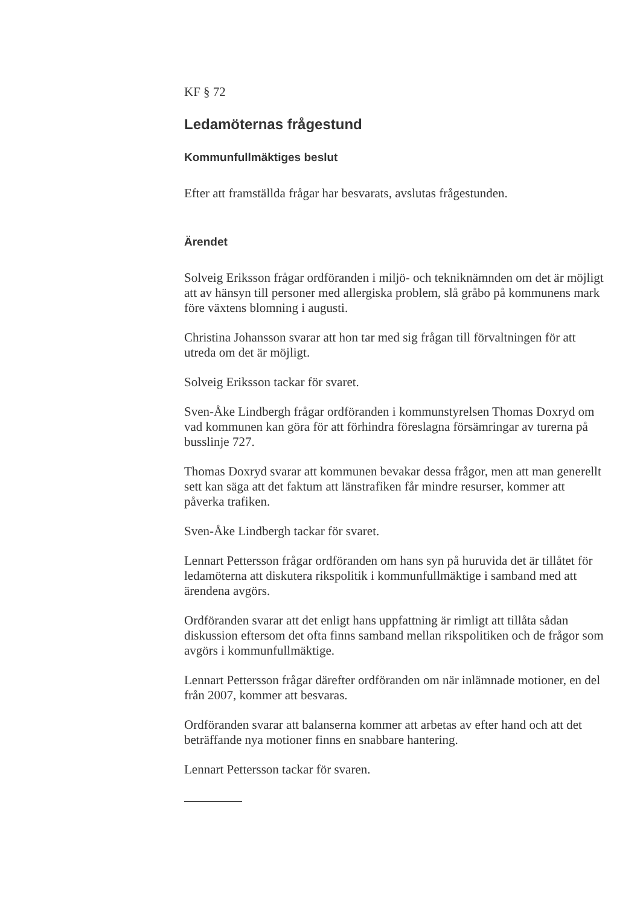KF § 72
Ledamöternas frågestund
Kommunfullmäktiges beslut
Efter att framställda frågar har besvarats, avslutas frågestunden.
Ärendet
Solveig Eriksson frågar ordföranden i miljö- och tekniknämnden om det är möjligt att av hänsyn till personer med allergiska problem, slå gråbo på kommunens mark före växtens blomning i augusti.
Christina Johansson svarar att hon tar med sig frågan till förvaltningen för att utreda om det är möjligt.
Solveig Eriksson tackar för svaret.
Sven-Åke Lindbergh frågar ordföranden i kommunstyrelsen Thomas Doxryd om vad kommunen kan göra för att förhindra föreslagna försämringar av turerna på busslinje 727.
Thomas Doxryd svarar att kommunen bevakar dessa frågor, men att man generellt sett kan säga att det faktum att länstrafiken får mindre resurser, kommer att påverka trafiken.
Sven-Åke Lindbergh tackar för svaret.
Lennart Pettersson frågar ordföranden om hans syn på huruvida det är tillåtet för ledamöterna att diskutera rikspolitik i kommunfullmäktige i samband med att ärendena avgörs.
Ordföranden svarar att det enligt hans uppfattning är rimligt att tillåta sådan diskussion eftersom det ofta finns samband mellan rikspolitiken och de frågor som avgörs i kommunfullmäktige.
Lennart Pettersson frågar därefter ordföranden om när inlämnade motioner, en del från 2007, kommer att besvaras.
Ordföranden svarar att balanserna kommer att arbetas av efter hand och att det beträffande nya motioner finns en snabbare hantering.
Lennart Pettersson tackar för svaren.